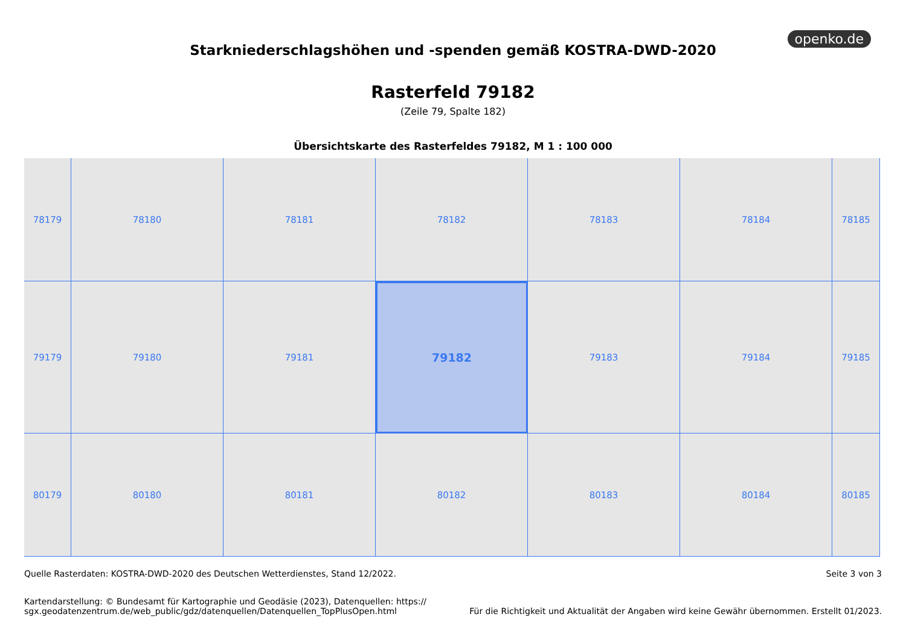openko.de
Starkniederschlagshöhen und -spenden gemäß KOSTRA-DWD-2020
Rasterfeld 79182
(Zeile 79, Spalte 182)
Übersichtskarte des Rasterfeldes 79182, M 1 : 100 000
78179
78180
78181
78182
78183
78184
78185
79179
79180
79181
79182
79183
79184
79185
80179
80180
80181
80182
80183
80184
80185
Quelle Rasterdaten: KOSTRA-DWD-2020 des Deutschen Wetterdienstes, Stand 12/2022.
Seite 3 von 3
Kartendarstellung: © Bundesamt für Kartographie und Geodäsie (2023), Datenquellen: https://
sgx.geodatenzentrum.de/web_public/gdz/datenquellen/Datenquellen_TopPlusOpen.html
Für die Richtigkeit und Aktualität der Angaben wird keine Gewähr übernommen. Erstellt 01/2023.